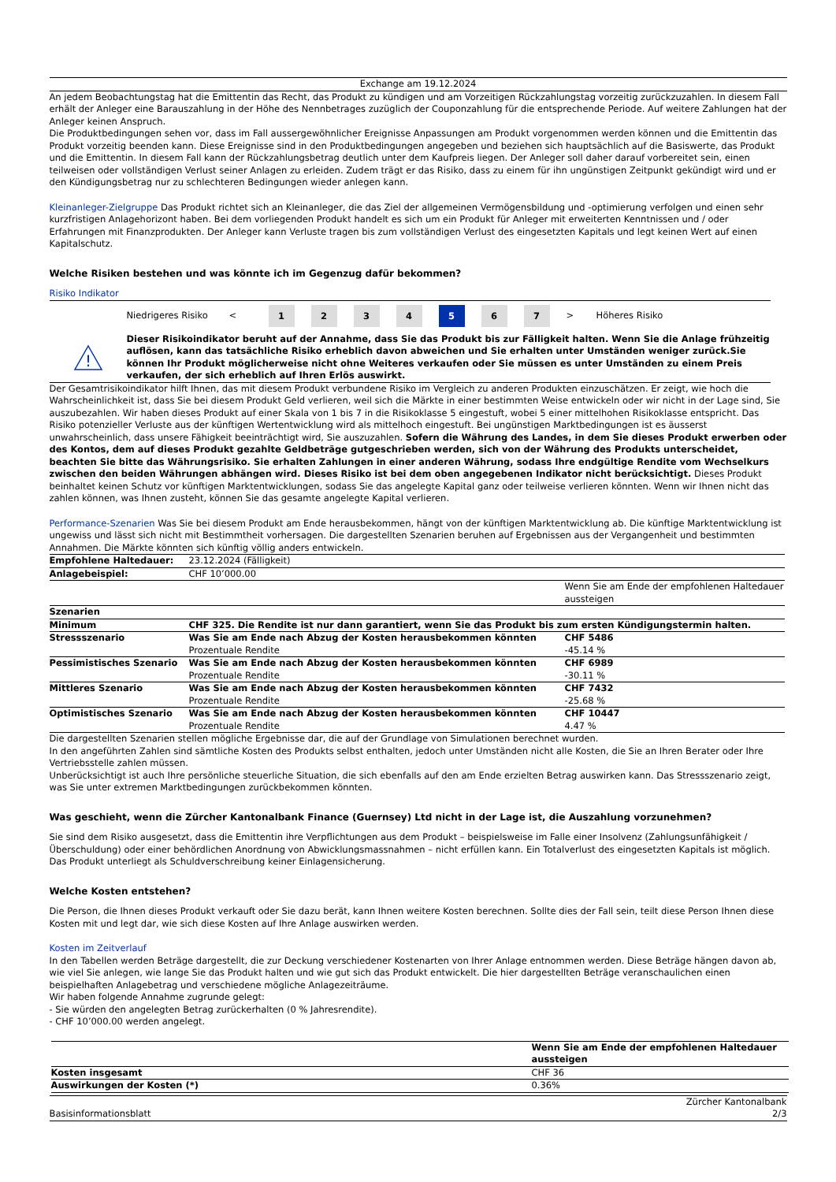Exchange am 19.12.2024
An jedem Beobachtungstag hat die Emittentin das Recht, das Produkt zu kündigen und am Vorzeitigen Rückzahlungstag vorzeitig zurückzuzahlen. In diesem Fall erhält der Anleger eine Barauszahlung in der Höhe des Nennbetrages zuzüglich der Couponzahlung für die entsprechende Periode. Auf weitere Zahlungen hat der Anleger keinen Anspruch.
Die Produktbedingungen sehen vor, dass im Fall aussergewöhnlicher Ereignisse Anpassungen am Produkt vorgenommen werden können und die Emittentin das Produkt vorzeitig beenden kann. Diese Ereignisse sind in den Produktbedingungen angegeben und beziehen sich hauptsächlich auf die Basiswerte, das Produkt und die Emittentin. In diesem Fall kann der Rückzahlungsbetrag deutlich unter dem Kaufpreis liegen. Der Anleger soll daher darauf vorbereitet sein, einen teilweisen oder vollständigen Verlust seiner Anlagen zu erleiden. Zudem trägt er das Risiko, dass zu einem für ihn ungünstigen Zeitpunkt gekündigt wird und er den Kündigungsbetrag nur zu schlechteren Bedingungen wieder anlegen kann.
Kleinanleger-Zielgruppe Das Produkt richtet sich an Kleinanleger, die das Ziel der allgemeinen Vermögensbildung und -optimierung verfolgen und einen sehr kurzfristigen Anlagehorizont haben. Bei dem vorliegenden Produkt handelt es sich um ein Produkt für Anleger mit erweiterten Kenntnissen und / oder Erfahrungen mit Finanzprodukten. Der Anleger kann Verluste tragen bis zum vollständigen Verlust des eingesetzten Kapitals und legt keinen Wert auf einen Kapitalschutz.
Welche Risiken bestehen und was könnte ich im Gegenzug dafür bekommen?
Risiko Indikator
Niedrigeres Risiko <
1 2 3 4 5 6 7
> Höheres Risiko
!
Dieser Risikoindikator beruht auf der Annahme, dass Sie das Produkt bis zur Fälligkeit halten. Wenn Sie die Anlage frühzeitig auflösen, kann das tatsächliche Risiko erheblich davon abweichen und Sie erhalten unter Umständen weniger zurück.Sie können Ihr Produkt möglicherweise nicht ohne Weiteres verkaufen oder Sie müssen es unter Umständen zu einem Preis verkaufen, der sich erheblich auf Ihren Erlös auswirkt.
Der Gesamtrisikoindikator hilft Ihnen, das mit diesem Produkt verbundene Risiko im Vergleich zu anderen Produkten einzuschätzen. Er zeigt, wie hoch die Wahrscheinlichkeit ist, dass Sie bei diesem Produkt Geld verlieren, weil sich die Märkte in einer bestimmten Weise entwickeln oder wir nicht in der Lage sind, Sie auszubezahlen. Wir haben dieses Produkt auf einer Skala von 1 bis 7 in die Risikoklasse 5 eingestuft, wobei 5 einer mittelhohen Risikoklasse entspricht. Das Risiko potenzieller Verluste aus der künftigen Wertentwicklung wird als mittelhoch eingestuft. Bei ungünstigen Marktbedingungen ist es äusserst unwahrscheinlich, dass unsere Fähigkeit beeinträchtigt wird, Sie auszuzahlen. Sofern die Währung des Landes, in dem Sie dieses Produkt erwerben oder des Kontos, dem auf dieses Produkt gezahlte Geldbeträge gutgeschrieben werden, sich von der Währung des Produkts unterscheidet, beachten Sie bitte das Währungsrisiko. Sie erhalten Zahlungen in einer anderen Währung, sodass Ihre endgültige Rendite vom Wechselkurs zwischen den beiden Währungen abhängen wird. Dieses Risiko ist bei dem oben angegebenen Indikator nicht berücksichtigt. Dieses Produkt beinhaltet keinen Schutz vor künftigen Marktentwicklungen, sodass Sie das angelegte Kapital ganz oder teilweise verlieren könnten. Wenn wir Ihnen nicht das zahlen können, was Ihnen zusteht, können Sie das gesamte angelegte Kapital verlieren.
Performance-Szenarien Was Sie bei diesem Produkt am Ende herausbekommen, hängt von der künftigen Marktentwicklung ab. Die künftige Marktentwicklung ist ungewiss und lässt sich nicht mit Bestimmtheit vorhersagen. Die dargestellten Szenarien beruhen auf Ergebnissen aus der Vergangenheit und bestimmten Annahmen. Die Märkte könnten sich künftig völlig anders entwickeln.
| Empfohlene Haltedauer: | 23.12.2024 (Fälligkeit) | |
| Anlagebeispiel: | CHF 10’000.00 | |
| | | Wenn Sie am Ende der empfohlenen Haltedauer aussteigen |
| Szenarien | | |
| Minimum | CHF 325. Die Rendite ist nur dann garantiert, wenn Sie das Produkt bis zum ersten Kündigungstermin halten. | |
| Stressszenario | Was Sie am Ende nach Abzug der Kosten herausbekommen könnten Prozentuale Rendite | CHF 5486 -45.14 % |
| Pessimistisches Szenario | Was Sie am Ende nach Abzug der Kosten herausbekommen könnten Prozentuale Rendite | CHF 6989 -30.11 % |
| Mittleres Szenario | Was Sie am Ende nach Abzug der Kosten herausbekommen könnten Prozentuale Rendite | CHF 7432 -25.68 % |
| Optimistisches Szenario | Was Sie am Ende nach Abzug der Kosten herausbekommen könnten Prozentuale Rendite | CHF 10447 4.47 % |
Die dargestellten Szenarien stellen mögliche Ergebnisse dar, die auf der Grundlage von Simulationen berechnet wurden.
In den angeführten Zahlen sind sämtliche Kosten des Produkts selbst enthalten, jedoch unter Umständen nicht alle Kosten, die Sie an Ihren Berater oder Ihre Vertriebsstelle zahlen müssen.
Unberücksichtigt ist auch Ihre persönliche steuerliche Situation, die sich ebenfalls auf den am Ende erzielten Betrag auswirken kann. Das Stressszenario zeigt, was Sie unter extremen Marktbedingungen zurückbekommen könnten.
Was geschieht, wenn die Zürcher Kantonalbank Finance (Guernsey) Ltd nicht in der Lage ist, die Auszahlung vorzunehmen?
Sie sind dem Risiko ausgesetzt, dass die Emittentin ihre Verpflichtungen aus dem Produkt – beispielsweise im Falle einer Insolvenz (Zahlungsunfähigkeit / Überschuldung) oder einer behördlichen Anordnung von Abwicklungsmassnahmen – nicht erfüllen kann. Ein Totalverlust des eingesetzten Kapitals ist möglich. Das Produkt unterliegt als Schuldverschreibung keiner Einlagensicherung.
Welche Kosten entstehen?
Die Person, die Ihnen dieses Produkt verkauft oder Sie dazu berät, kann Ihnen weitere Kosten berechnen. Sollte dies der Fall sein, teilt diese Person Ihnen diese Kosten mit und legt dar, wie sich diese Kosten auf Ihre Anlage auswirken werden.
Kosten im Zeitverlauf
In den Tabellen werden Beträge dargestellt, die zur Deckung verschiedener Kostenarten von Ihrer Anlage entnommen werden. Diese Beträge hängen davon ab, wie viel Sie anlegen, wie lange Sie das Produkt halten und wie gut sich das Produkt entwickelt. Die hier dargestellten Beträge veranschaulichen einen beispielhaften Anlagebetrag und verschiedene mögliche Anlagezeiträume.
Wir haben folgende Annahme zugrunde gelegt:
- Sie würden den angelegten Betrag zurückerhalten (0 % Jahresrendite).
- CHF 10’000.00 werden angelegt.
| | Wenn Sie am Ende der empfohlenen Haltedauer aussteigen |
| Kosten insgesamt | CHF 36 |
| Auswirkungen der Kosten (*) | 0.36% |
Basisinformationsblatt Zürcher Kantonalbank
2/3